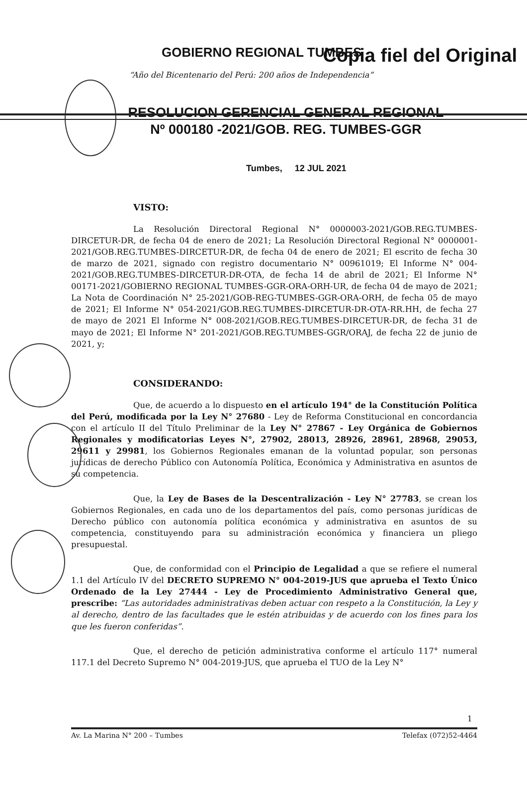Copia fiel del Original
GOBIERNO REGIONAL TUMBES
“Año del Bicentenario del Perú: 200 años de Independencia”
RESOLUCION GERENCIAL GENERAL REGIONAL
Nº 000180 -2021/GOB. REG. TUMBES-GGR
Tumbes, 12 JUL 2021
VISTO:
La Resolución Directoral Regional N° 0000003-2021/GOB.REG.TUMBES-DIRCETUR-DR, de fecha 04 de enero de 2021; La Resolución Directoral Regional N° 0000001-2021/GOB.REG.TUMBES-DIRCETUR-DR, de fecha 04 de enero de 2021; El escrito de fecha 30 de marzo de 2021, signado con registro documentario N° 00961019; El Informe N° 004-2021/GOB.REG.TUMBES-DIRCETUR-DR-OTA, de fecha 14 de abril de 2021; El Informe N° 00171-2021/GOBIERNO REGIONAL TUMBES-GGR-ORA-ORH-UR, de fecha 04 de mayo de 2021; La Nota de Coordinación N° 25-2021/GOB-REG-TUMBES-GGR-ORA-ORH, de fecha 05 de mayo de 2021; El Informe N° 054-2021/GOB.REG.TUMBES-DIRCETUR-DR-OTA-RR.HH, de fecha 27 de mayo de 2021 El Informe N° 008-2021/GOB.REG.TUMBES-DIRCETUR-DR, de fecha 31 de mayo de 2021; El Informe N° 201-2021/GOB.REG.TUMBES-GGR/ORAJ, de fecha 22 de junio de 2021, y;
CONSIDERANDO:
Que, de acuerdo a lo dispuesto en el artículo 194° de la Constitución Política del Perú, modificada por la Ley N° 27680 - Ley de Reforma Constitucional en concordancia con el artículo II del Título Preliminar de la Ley N° 27867 - Ley Orgánica de Gobiernos Regionales y modificatorias Leyes N°, 27902, 28013, 28926, 28961, 28968, 29053, 29611 y 29981, los Gobiernos Regionales emanan de la voluntad popular, son personas jurídicas de derecho Público con Autonomía Política, Económica y Administrativa en asuntos de su competencia.
Que, la Ley de Bases de la Descentralización - Ley N° 27783, se crean los Gobiernos Regionales, en cada uno de los departamentos del país, como personas jurídicas de Derecho público con autonomía política económica y administrativa en asuntos de su competencia, constituyendo para su administración económica y financiera un pliego presupuestal.
Que, de conformidad con el Principio de Legalidad a que se refiere el numeral 1.1 del Artículo IV del DECRETO SUPREMO N° 004-2019-JUS que aprueba el Texto Único Ordenado de la Ley 27444 - Ley de Procedimiento Administrativo General que, prescribe: “Las autoridades administrativas deben actuar con respeto a la Constitución, la Ley y al derecho, dentro de las facultades que le estén atribuidas y de acuerdo con los fines para los que les fueron conferidas”.
Que, el derecho de petición administrativa conforme el artículo 117° numeral 117.1 del Decreto Supremo N° 004-2019-JUS, que aprueba el TUO de la Ley N°
1
Av. La Marina N° 200 – Tumbes Telefax (072)52-4464